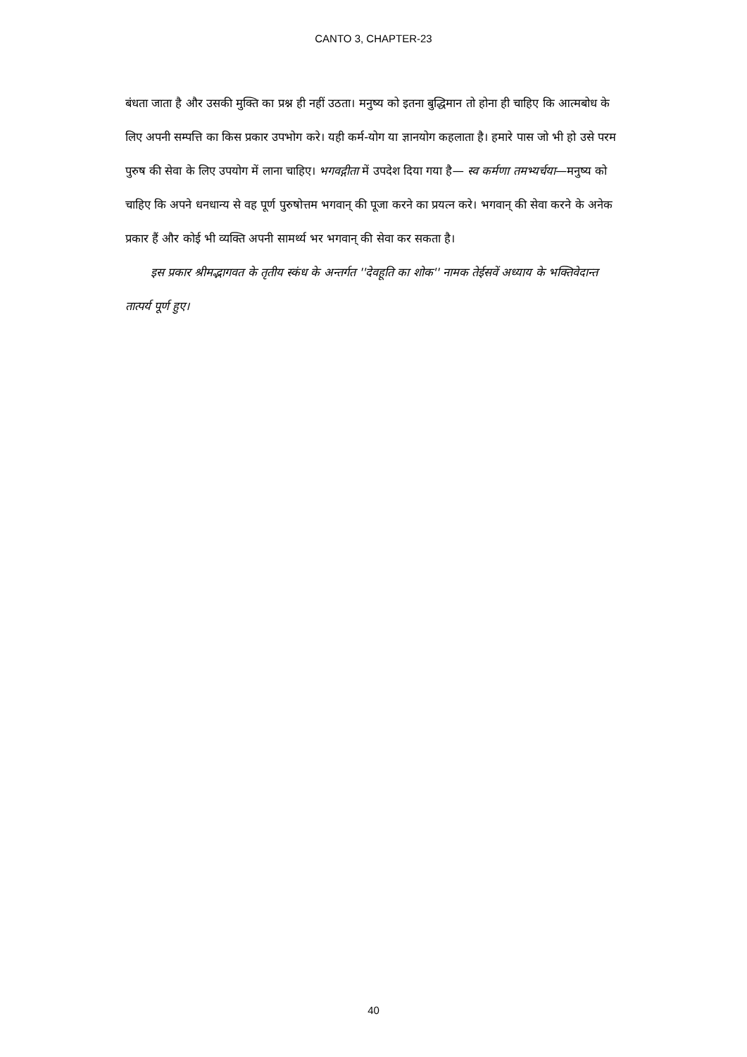CANTO 3, CHAPTER-23
बंधता जाता है और उसकी मुक्ति का प्रश्न ही नहीं उठता। मनुष्य को इतना बुद्धिमान तो होना ही चाहिए कि आत्मबोध के लिए अपनी सम्पत्ति का किस प्रकार उपभोग करे। यही कर्म-योग या ज्ञानयोग कहलाता है। हमारे पास जो भी हो उसे परम पुरुष की सेवा के लिए उपयोग में लाना चाहिए। भगवद्गीता में उपदेश दिया गया है— स्व कर्मणा तमभ्यर्चया—मनुष्य को चाहिए कि अपने धनधान्य से वह पूर्ण पुरुषोत्तम भगवान् की पूजा करने का प्रयत्न करे। भगवान् की सेवा करने के अनेक प्रकार हैं और कोई भी व्यक्ति अपनी सामर्थ्य भर भगवान् की सेवा कर सकता है।
इस प्रकार श्रीमद्भागवत के तृतीय स्कंध के अन्तर्गत ''देवहूति का शोक'' नामक तेईसवें अध्याय के भक्तिवेदान्त तात्पर्य पूर्ण हुए।
40